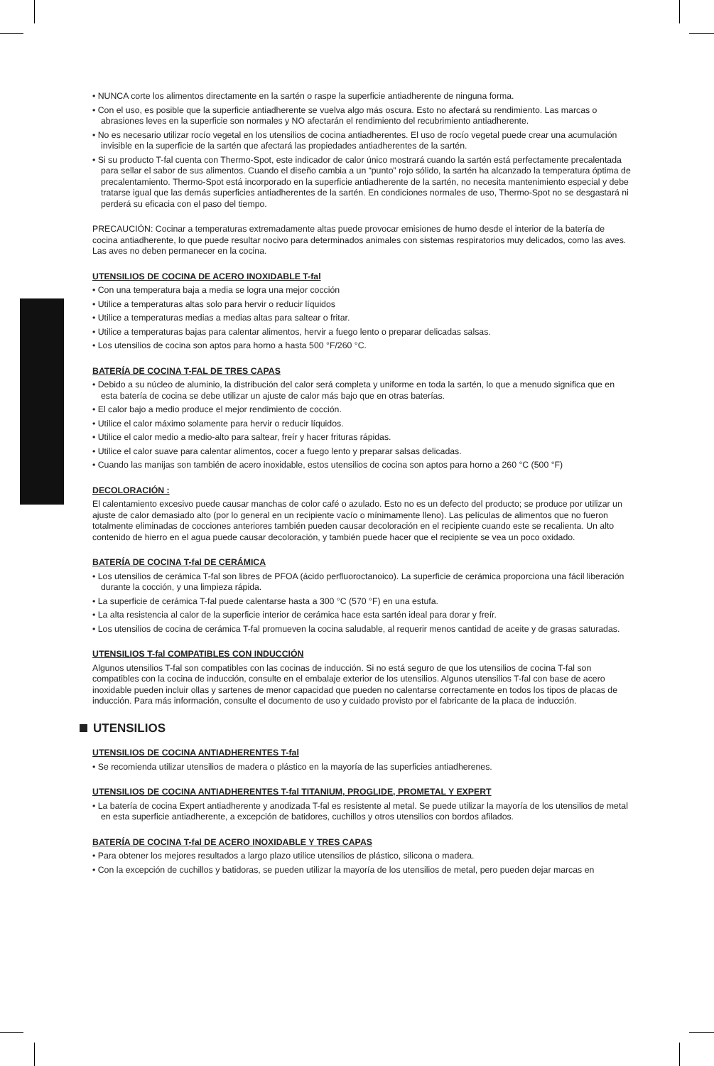• NUNCA corte los alimentos directamente en la sartén o raspe la superficie antiadherente de ninguna forma.
• Con el uso, es posible que la superficie antiadherente se vuelva algo más oscura. Esto no afectará su rendimiento. Las marcas o abrasiones leves en la superficie son normales y NO afectarán el rendimiento del recubrimiento antiadherente.
• No es necesario utilizar rocío vegetal en los utensilios de cocina antiadherentes. El uso de rocío vegetal puede crear una acumulación invisible en la superficie de la sartén que afectará las propiedades antiadherentes de la sartén.
• Si su producto T-fal cuenta con Thermo-Spot, este indicador de calor único mostrará cuando la sartén está perfectamente precalentada para sellar el sabor de sus alimentos. Cuando el diseño cambia a un “punto” rojo sólido, la sartén ha alcanzado la temperatura óptima de precalentamiento. Thermo-Spot está incorporado en la superficie antiadherente de la sartén, no necesita mantenimiento especial y debe tratarse igual que las demás superficies antiadherentes de la sartén. En condiciones normales de uso, Thermo-Spot no se desgastará ni perderá su eficacia con el paso del tiempo.
PRECAUCIÓN: Cocinar a temperaturas extremadamente altas puede provocar emisiones de humo desde el interior de la batería de cocina antiadherente, lo que puede resultar nocivo para determinados animales con sistemas respiratorios muy delicados, como las aves. Las aves no deben permanecer en la cocina.
UTENSILIOS DE COCINA DE ACERO INOXIDABLE T-fal
• Con una temperatura baja a media se logra una mejor cocción
• Utilice a temperaturas altas solo para hervir o reducir líquidos
• Utilice a temperaturas medias a medias altas para saltear o fritar.
• Utilice a temperaturas bajas para calentar alimentos, hervir a fuego lento o preparar delicadas salsas.
• Los utensilios de cocina son aptos para horno a hasta 500 °F/260 °C.
BATERÍA DE COCINA T-FAL DE TRES CAPAS
• Debido a su núcleo de aluminio, la distribución del calor será completa y uniforme en toda la sartén, lo que a menudo significa que en esta batería de cocina se debe utilizar un ajuste de calor más bajo que en otras baterías.
• El calor bajo a medio produce el mejor rendimiento de cocción.
• Utilice el calor máximo solamente para hervir o reducir líquidos.
• Utilice el calor medio a medio-alto para saltear, freír y hacer frituras rápidas.
• Utilice el calor suave para calentar alimentos, cocer a fuego lento y preparar salsas delicadas.
• Cuando las manijas son también de acero inoxidable, estos utensilios de cocina son aptos para horno a 260 °C (500 °F)
DECOLORACIÓN :
El calentamiento excesivo puede causar manchas de color café o azulado. Esto no es un defecto del producto; se produce por utilizar un ajuste de calor demasiado alto (por lo general en un recipiente vacío o mínimamente lleno). Las películas de alimentos que no fueron totalmente eliminadas de cocciones anteriores también pueden causar decoloración en el recipiente cuando este se recalienta. Un alto contenido de hierro en el agua puede causar decoloración, y también puede hacer que el recipiente se vea un poco oxidado.
BATERÍA DE COCINA T-fal DE CERÁMICA
• Los utensilios de cerámica T-fal son libres de PFOA (ácido perfluoroctanoico). La superficie de cerámica proporciona una fácil liberación durante la cocción, y una limpieza rápida.
• La superficie de cerámica T-fal puede calentarse hasta a 300 °C (570 °F) en una estufa.
• La alta resistencia al calor de la superficie interior de cerámica hace esta sartén ideal para dorar y freír.
• Los utensilios de cocina de cerámica T-fal promueven la cocina saludable, al requerir menos cantidad de aceite y de grasas saturadas.
UTENSILIOS T-fal COMPATIBLES CON INDUCCIÓN
Algunos utensilios T-fal son compatibles con las cocinas de inducción. Si no está seguro de que los utensilios de cocina T-fal son compatibles con la cocina de inducción, consulte en el embalaje exterior de los utensilios. Algunos utensilios T-fal con base de acero inoxidable pueden incluir ollas y sartenes de menor capacidad que pueden no calentarse correctamente en todos los tipos de placas de inducción. Para más información, consulte el documento de uso y cuidado provisto por el fabricante de la placa de inducción.
UTENSILIOS
UTENSILIOS DE COCINA ANTIADHERENTES T-fal
• Se recomienda utilizar utensilios de madera o plástico en la mayoría de las superficies antiadherenes.
UTENSILIOS DE COCINA ANTIADHERENTES T-fal TITANIUM, PROGLIDE, PROMETAL Y EXPERT
• La batería de cocina Expert antiadherente y anodizada T-fal es resistente al metal. Se puede utilizar la mayoría de los utensilios de metal en esta superficie antiadherente, a excepción de batidores, cuchillos y otros utensilios con bordos afilados.
BATERÍA DE COCINA T-fal DE ACERO INOXIDABLE Y TRES CAPAS
• Para obtener los mejores resultados a largo plazo utilice utensilios de plástico, silicona o madera.
• Con la excepción de cuchillos y batidoras, se pueden utilizar la mayoría de los utensilios de metal, pero pueden dejar marcas en